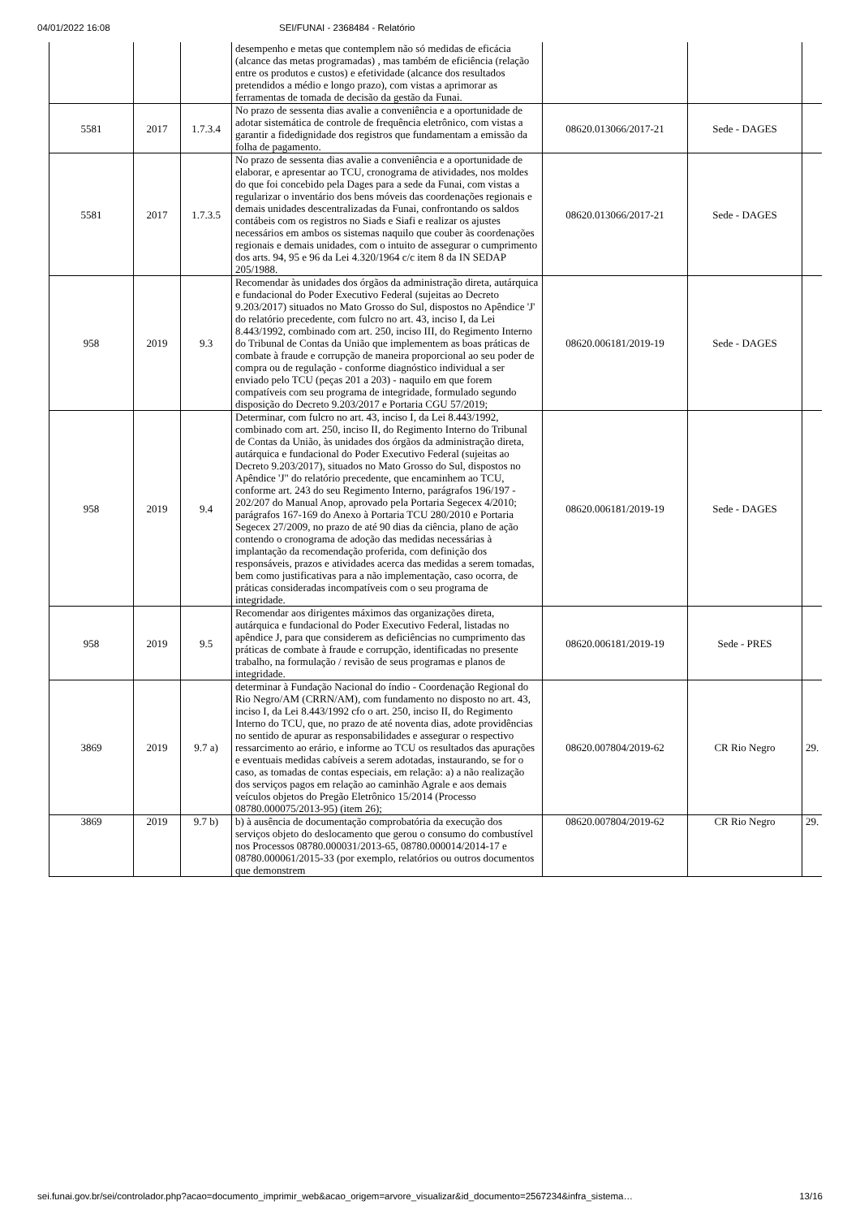04/01/2022 16:08 SEI/FUNAI - 2368484 - Relatório
| | | | desempenho e metas que contemplem não só medidas de eficácia (alcance das metas programadas) , mas também de eficiência (relação entre os produtos e custos) e efetividade (alcance dos resultados pretendidos a médio e longo prazo), com vistas a aprimorar as ferramentas de tomada de decisão da gestão da Funai. | | | |
| 5581 | 2017 | 1.7.3.4 | No prazo de sessenta dias avalie a conveniência e a oportunidade de adotar sistemática de controle de frequência eletrônico, com vistas a garantir a fidedignidade dos registros que fundamentam a emissão da folha de pagamento. | 08620.013066/2017-21 | Sede - DAGES | |
| 5581 | 2017 | 1.7.3.5 | No prazo de sessenta dias avalie a conveniência e a oportunidade de elaborar, e apresentar ao TCU, cronograma de atividades, nos moldes do que foi concebido pela Dages para a sede da Funai, com vistas a regularizar o inventário dos bens móveis das coordenações regionais e demais unidades descentralizadas da Funai, confrontando os saldos contábeis com os registros no Siads e Siafi e realizar os ajustes necessários em ambos os sistemas naquilo que couber às coordenações regionais e demais unidades, com o intuito de assegurar o cumprimento dos arts. 94, 95 e 96 da Lei 4.320/1964 c/c item 8 da IN SEDAP 205/1988. | 08620.013066/2017-21 | Sede - DAGES | |
| 958 | 2019 | 9.3 | Recomendar às unidades dos órgãos da administração direta, autárquica e fundacional do Poder Executivo Federal (sujeitas ao Decreto 9.203/2017) situados no Mato Grosso do Sul, dispostos no Apêndice 'J' do relatório precedente, com fulcro no art. 43, inciso I, da Lei 8.443/1992, combinado com art. 250, inciso III, do Regimento Interno do Tribunal de Contas da União que implementem as boas práticas de combate à fraude e corrupção de maneira proporcional ao seu poder de compra ou de regulação - conforme diagnóstico individual a ser enviado pelo TCU (peças 201 a 203) - naquilo em que forem compatíveis com seu programa de integridade, formulado segundo disposição do Decreto 9.203/2017 e Portaria CGU 57/2019; | 08620.006181/2019-19 | Sede - DAGES | |
| 958 | 2019 | 9.4 | Determinar, com fulcro no art. 43, inciso I, da Lei 8.443/1992, combinado com art. 250, inciso II, do Regimento Interno do Tribunal de Contas da União, às unidades dos órgãos da administração direta, autárquica e fundacional do Poder Executivo Federal (sujeitas ao Decreto 9.203/2017), situados no Mato Grosso do Sul, dispostos no Apêndice 'J" do relatório precedente, que encaminhem ao TCU, conforme art. 243 do seu Regimento Interno, parágrafos 196/197 - 202/207 do Manual Anop, aprovado pela Portaria Segecex 4/2010; parágrafos 167-169 do Anexo à Portaria TCU 280/2010 e Portaria Segecex 27/2009, no prazo de até 90 dias da ciência, plano de ação contendo o cronograma de adoção das medidas necessárias à implantação da recomendação proferida, com definição dos responsáveis, prazos e atividades acerca das medidas a serem tomadas, bem como justificativas para a não implementação, caso ocorra, de práticas consideradas incompatíveis com o seu programa de integridade. | 08620.006181/2019-19 | Sede - DAGES | |
| 958 | 2019 | 9.5 | Recomendar aos dirigentes máximos das organizações direta, autárquica e fundacional do Poder Executivo Federal, listadas no apêndice J, para que considerem as deficiências no cumprimento das práticas de combate à fraude e corrupção, identificadas no presente trabalho, na formulação / revisão de seus programas e planos de integridade. | 08620.006181/2019-19 | Sede - PRES | |
| 3869 | 2019 | 9.7 a) | determinar à Fundação Nacional do índio - Coordenação Regional do Rio Negro/AM (CRRN/AM), com fundamento no disposto no art. 43, inciso I, da Lei 8.443/1992 cfo o art. 250, inciso II, do Regimento Interno do TCU, que, no prazo de até noventa dias, adote providências no sentido de apurar as responsabilidades e assegurar o respectivo ressarcimento ao erário, e informe ao TCU os resultados das apurações e eventuais medidas cabíveis a serem adotadas, instaurando, se for o caso, as tomadas de contas especiais, em relação: a) a não realização dos serviços pagos em relação ao caminhão Agrale e aos demais veículos objetos do Pregão Eletrônico 15/2014 (Processo 08780.000075/2013-95) (item 26); | 08620.007804/2019-62 | CR Rio Negro | 29. |
| 3869 | 2019 | 9.7 b) | b) à ausência de documentação comprobatória da execução dos serviços objeto do deslocamento que gerou o consumo do combustível nos Processos 08780.000031/2013-65, 08780.000014/2014-17 e 08780.000061/2015-33 (por exemplo, relatórios ou outros documentos que demonstrem | 08620.007804/2019-62 | CR Rio Negro | 29. |
sei.funai.gov.br/sei/controlador.php?acao=documento_imprimir_web&acao_origem=arvore_visualizar&id_documento=2567234&infra_sistema… 13/16